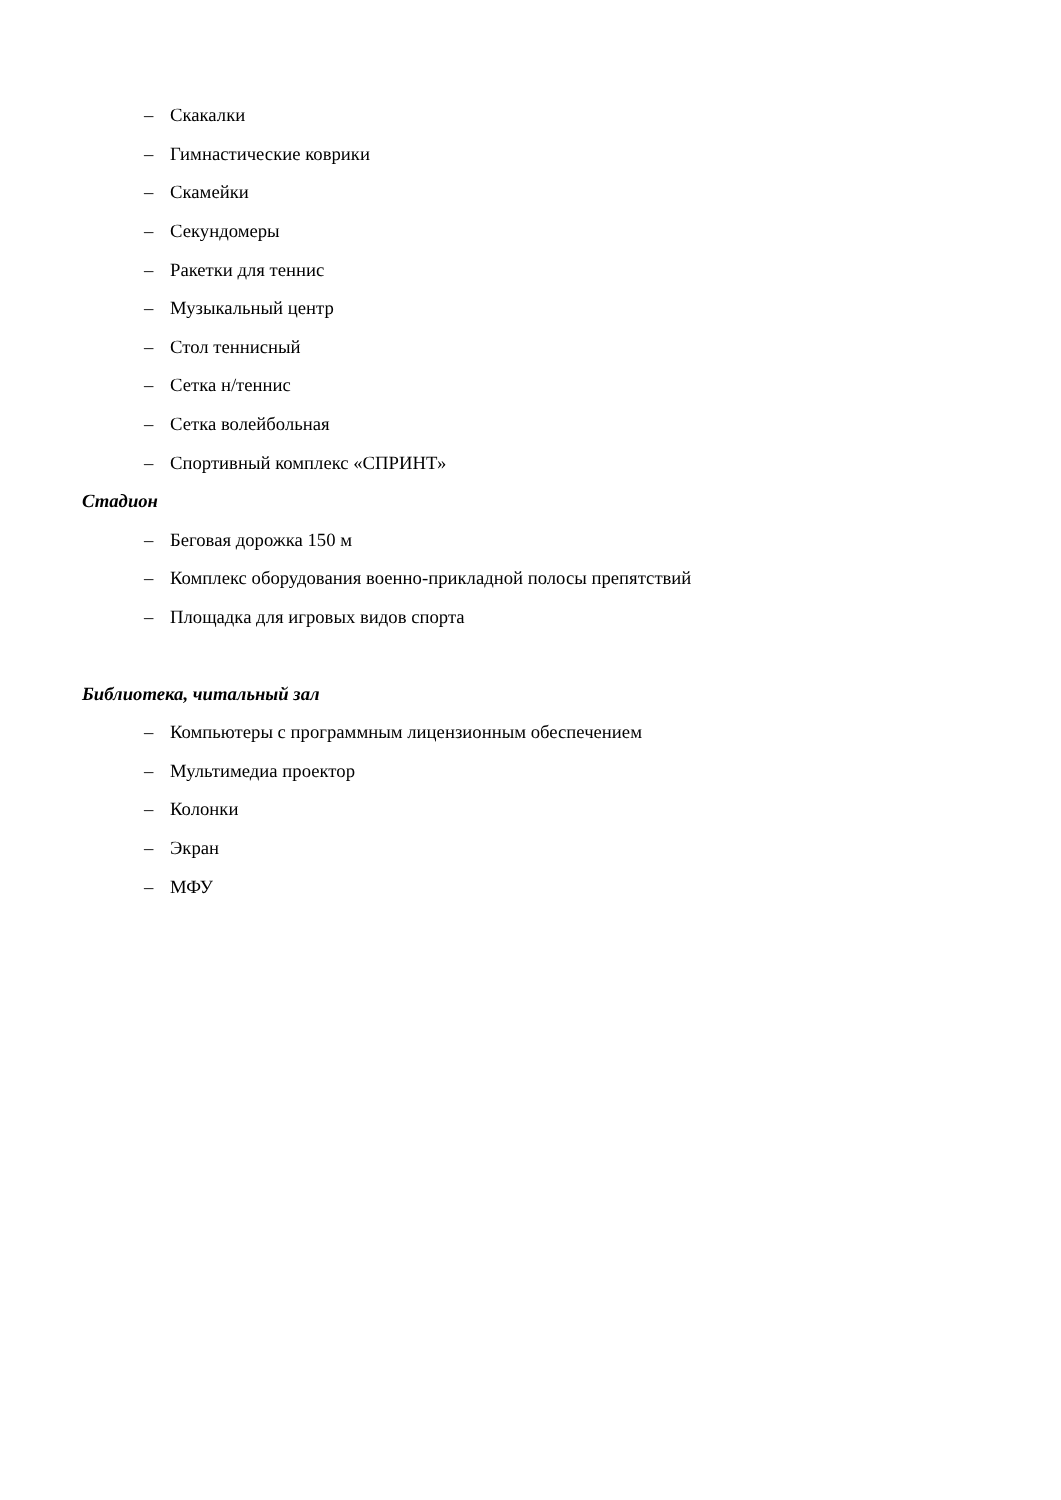– Скакалки
– Гимнастические коврики
– Скамейки
– Секундомеры
– Ракетки для теннис
– Музыкальный центр
– Стол теннисный
– Сетка н/теннис
– Сетка волейбольная
– Спортивный комплекс «СПРИНТ»
Стадион
– Беговая дорожка 150 м
– Комплекс оборудования военно-прикладной полосы препятствий
– Площадка для игровых видов спорта
Библиотека, читальный зал
– Компьютеры с программным лицензионным обеспечением
– Мультимедиа проектор
– Колонки
– Экран
– МФУ